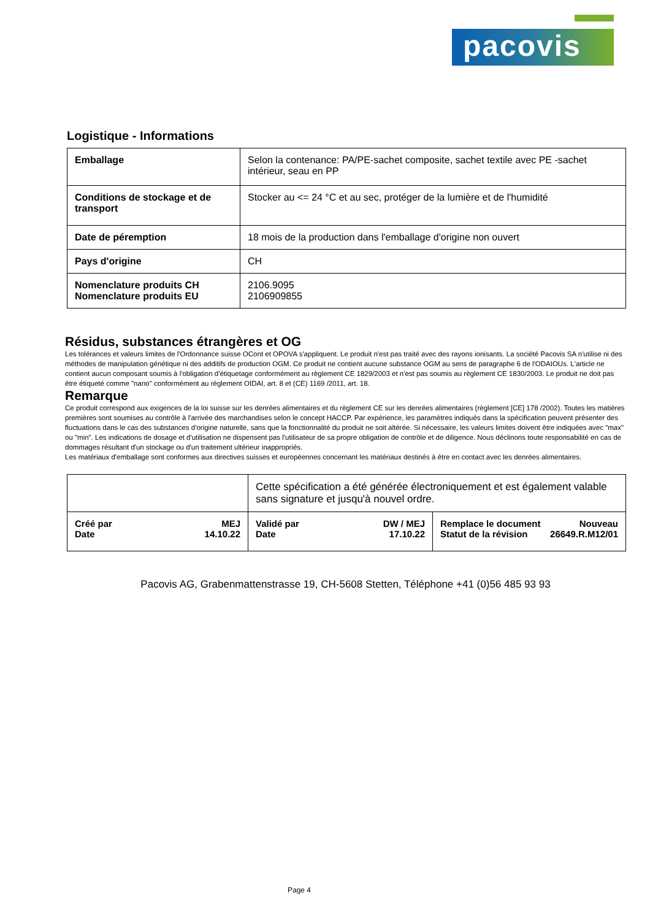pacovis
Logistique - Informations
| Emballage | Selon la contenance: PA/PE-sachet composite, sachet textile avec PE -sachet intérieur, seau en PP |
| Conditions de stockage et de transport | Stocker au <= 24 °C et au sec, protéger de la lumière et de l'humidité |
| Date de péremption | 18 mois de la production dans l'emballage d'origine non ouvert |
| Pays d'origine | CH |
| Nomenclature produits CH Nomenclature produits EU | 2106.9095 2106909855 |
Résidus, substances étrangères et OG
Les tolérances et valeurs limites de l'Ordonnance suisse OCont et OPOVA s'appliquent. Le produit n'est pas traité avec des rayons ionisants. La société Pacovis SA n'utilise ni des méthodes de manipulation génétique ni des additifs de production OGM. Ce produit ne contient aucune substance OGM au sens de paragraphe 6 de l'ODAIOUs. L'article ne contient aucun composant soumis à l'obligation d'étiquetage conformément au règlement CE 1829/2003 et n'est pas soumis au règlement CE 1830/2003. Le produit ne doit pas être étiqueté comme "nano" conformément au règlement OIDAI, art. 8 et (CE) 1169 /2011, art. 18.
Remarque
Ce produit correspond aux exigences de la loi suisse sur les denrées alimentaires et du règlement CE sur les denrées alimentaires (règlement [CE] 178 /2002). Toutes les matières premières sont soumises au contrôle à l'arrivée des marchandises selon le concept HACCP. Par expérience, les paramètres indiqués dans la spécification peuvent présenter des fluctuations dans le cas des substances d'origine naturelle, sans que la fonctionnalité du produit ne soit altérée. Si nécessaire, les valeurs limites doivent être indiquées avec "max" ou "min". Les indications de dosage et d'utilisation ne dispensent pas l'utilisateur de sa propre obligation de contrôle et de diligence. Nous déclinons toute responsabilité en cas de dommages résultant d'un stockage ou d'un traitement ultérieur inappropriés.
Les matériaux d'emballage sont conformes aux directives suisses et européennes concernant les matériaux destinés à être en contact avec les denrées alimentaires.
| | Cette spécification a été générée électroniquement et est également valable sans signature et jusqu'à nouvel ordre. | |
| Créé par MEJ Date 14.10.22 | Validé par DW / MEJ Date 17.10.22 | Remplace le document Nouveau Statut de la révision 26649.R.M12/01 |
Pacovis AG, Grabenmattenstrasse 19, CH-5608 Stetten, Téléphone +41 (0)56 485 93 93
Page 4